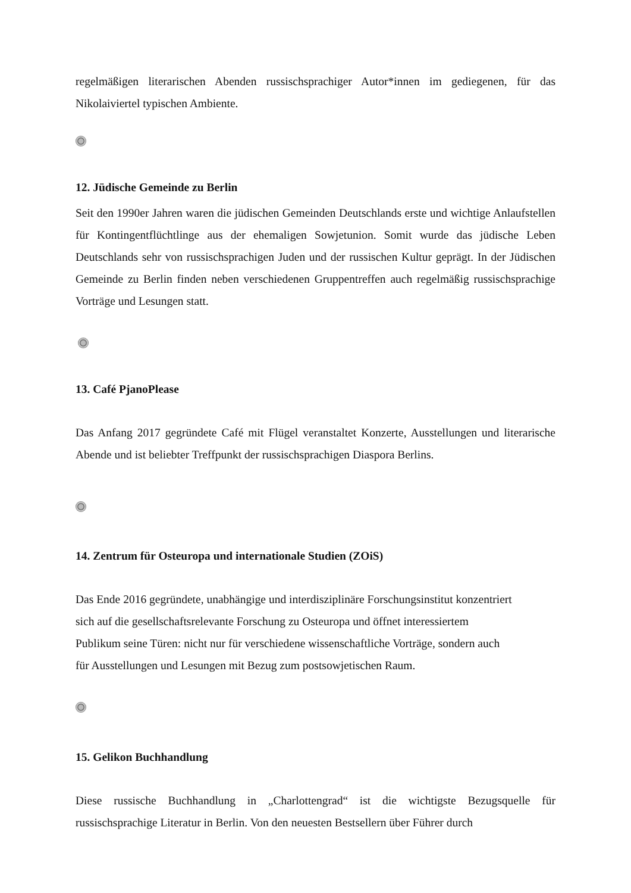regelmäßigen literarischen Abenden russischsprachiger Autor*innen im gediegenen, für das Nikolaiviertel typischen Ambiente.
12. Jüdische Gemeinde zu Berlin
Seit den 1990er Jahren waren die jüdischen Gemeinden Deutschlands erste und wichtige Anlaufstellen für Kontingentflüchtlinge aus der ehemaligen Sowjetunion. Somit wurde das jüdische Leben Deutschlands sehr von russischsprachigen Juden und der russischen Kultur geprägt. In der Jüdischen Gemeinde zu Berlin finden neben verschiedenen Gruppentreffen auch regelmäßig russischsprachige Vorträge und Lesungen statt.
13. Café PjanoPlease
Das Anfang 2017 gegründete Café mit Flügel veranstaltet Konzerte, Ausstellungen und literarische Abende und ist beliebter Treffpunkt der russischsprachigen Diaspora Berlins.
14. Zentrum für Osteuropa und internationale Studien (ZOiS)
Das Ende 2016 gegründete, unabhängige und interdisziplinäre Forschungsinstitut konzentriert
sich auf die gesellschaftsrelevante Forschung zu Osteuropa und öffnet interessiertem
Publikum seine Türen: nicht nur für verschiedene wissenschaftliche Vorträge, sondern auch
für Ausstellungen und Lesungen mit Bezug zum postsowjetischen Raum.
15. Gelikon Buchhandlung
Diese russische Buchhandlung in „Charlottengrad“ ist die wichtigste Bezugsquelle für russischsprachige Literatur in Berlin. Von den neuesten Bestsellern über Führer durch